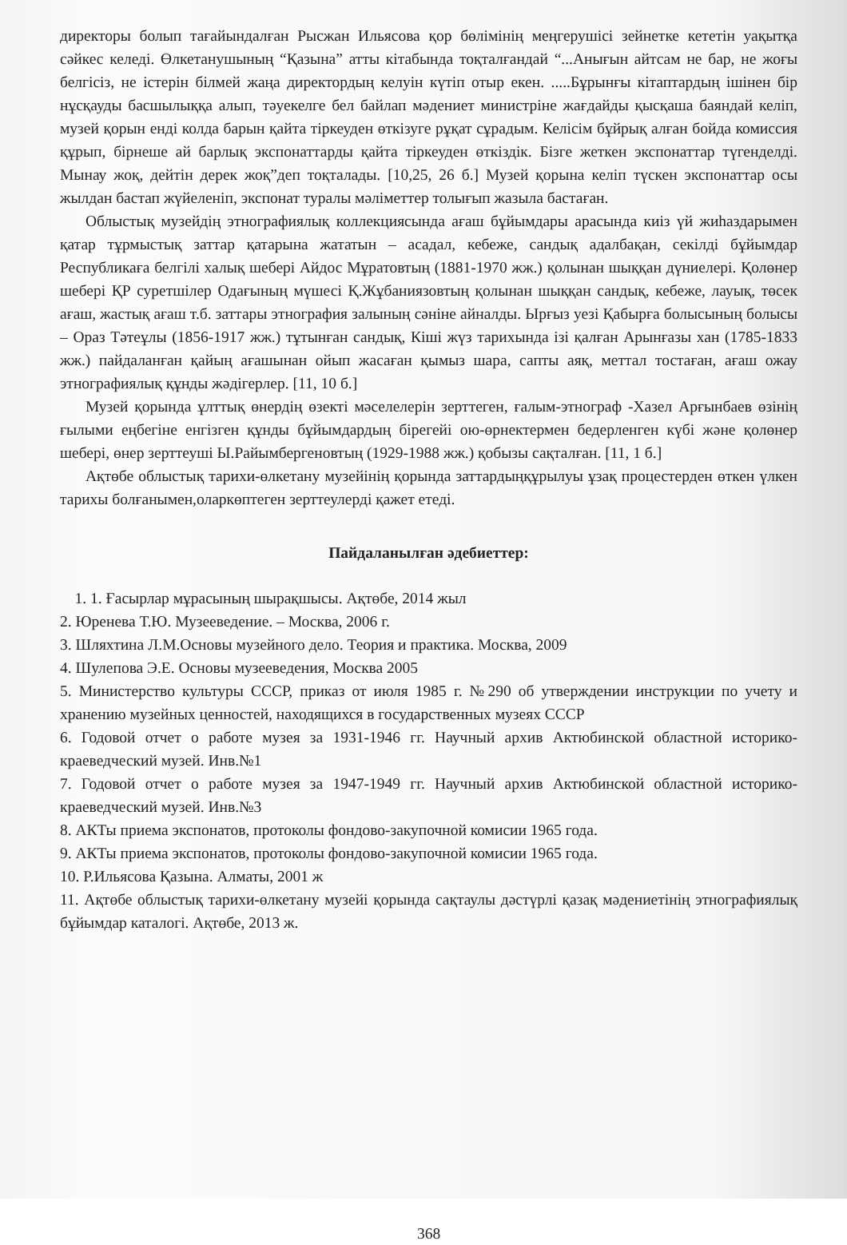директоры болып тағайындалған Рысжан Ильясова қор бөлімінің меңгерушісі зейнетке кететін уақытқа сәйкес келеді. Өлкетанушының “Қазына” атты кітабында тоқталғандай “...Анығын айтсам не бар, не жоғы белгісіз, не істерін білмей жаңа директордың келуін күтіп отыр екен. .....Бұрынғы кітаптардың ішінен бір нұсқауды басшылыққа алып, тәуекелге бел байлап мәдениет министріне жағдайды қысқаша баяндай келіп, музей қорын енді колда барын қайта тіркеуден өткізуге рұқат сұрадым. Келісім бұйрық алған бойда комиссия құрып, бірнеше ай барлық экспонаттарды қайта тіркеуден өткіздік. Бізге жеткен экспонаттар түгенделді. Мынау жоқ, дейтін дерек жоқ”деп тоқталады. [10,25, 26 б.] Музей қорына келіп түскен экспонаттар осы жылдан бастап жүйеленіп, экспонат туралы мәліметтер толығып жазыла бастаған.
Облыстық музейдің этнографиялық коллекциясында ағаш бұйымдары арасында киіз үй жиһаздарымен қатар тұрмыстық заттар қатарына жататын – асадал, кебеже, сандық адалбақан, секілді бұйымдар Республикаға белгілі халық шебері Айдос Мұратовтың (1881-1970 жж.) қолынан шыққан дүниелері. Қолөнер шебері ҚР суретшілер Одағының мүшесі Қ.Жұбаниязовтың қолынан шыққан сандық, кебеже, лауық, төсек ағаш, жастық ағаш т.б. заттары этнография залының сәніне айналды. Ырғыз уезі Қабырға болысының болысы – Ораз Тәтеұлы (1856-1917 жж.) тұтынған сандық, Кіші жүз тарихында ізі қалған Арынғазы хан (1785-1833 жж.) пайдаланған қайың ағашынан ойып жасаған қымыз шара, сапты аяқ, меттал тостаған, ағаш ожау этнографиялық құнды жәдігерлер. [11, 10 б.]
Музей қорында ұлттық өнердің өзекті мәселелерін зерттеген, ғалым-этнограф -Хазел Арғынбаев өзінің ғылыми еңбегіне енгізген құнды бұйымдардың бірегейі ою-өрнектермен бедерленген күбі және қолөнер шебері, өнер зерттеуші Ы.Райымбергеновтың (1929-1988 жж.) қобызы сақталған. [11, 1 б.]
Ақтөбе облыстық тарихи-өлкетану музейінің қорында заттардыңқұрылуы ұзақ процестерден өткен үлкен тарихы болғанымен,оларкөптеген зерттеулерді қажет етеді.
Пайдаланылған әдебиеттер:
1. 1. Ғасырлар мұрасының шырақшысы. Ақтөбе, 2014 жыл
2. Юренева Т.Ю. Музееведение. – Москва, 2006 г.
3. Шляхтина Л.М.Основы музейного дело. Теория и практика. Москва, 2009
4. Шулепова Э.Е. Основы музееведения, Москва 2005
5. Министерство культуры СССР, приказ от июля 1985 г. №290 об утверждении инструкции по учету и хранению музейных ценностей, находящихся в государственных музеях СССР
6. Годовой отчет о работе музея за 1931-1946 гг. Научный архив Актюбинской областной историко-краеведческий музей. Инв.№1
7. Годовой отчет о работе музея за 1947-1949 гг. Научный архив Актюбинской областной историко-краеведческий музей. Инв.№3
8. АКТы приема экспонатов, протоколы фондово-закупочной комисии 1965 года.
9. АКТы приема экспонатов, протоколы фондово-закупочной комисии 1965 года.
10. Р.Ильясова Қазына. Алматы, 2001 ж
11. Ақтөбе облыстық тарихи-өлкетану музейі қорында сақтаулы дәстүрлі қазақ мәдениетінің этнографиялық бұйымдар каталогі. Ақтөбе, 2013 ж.
368